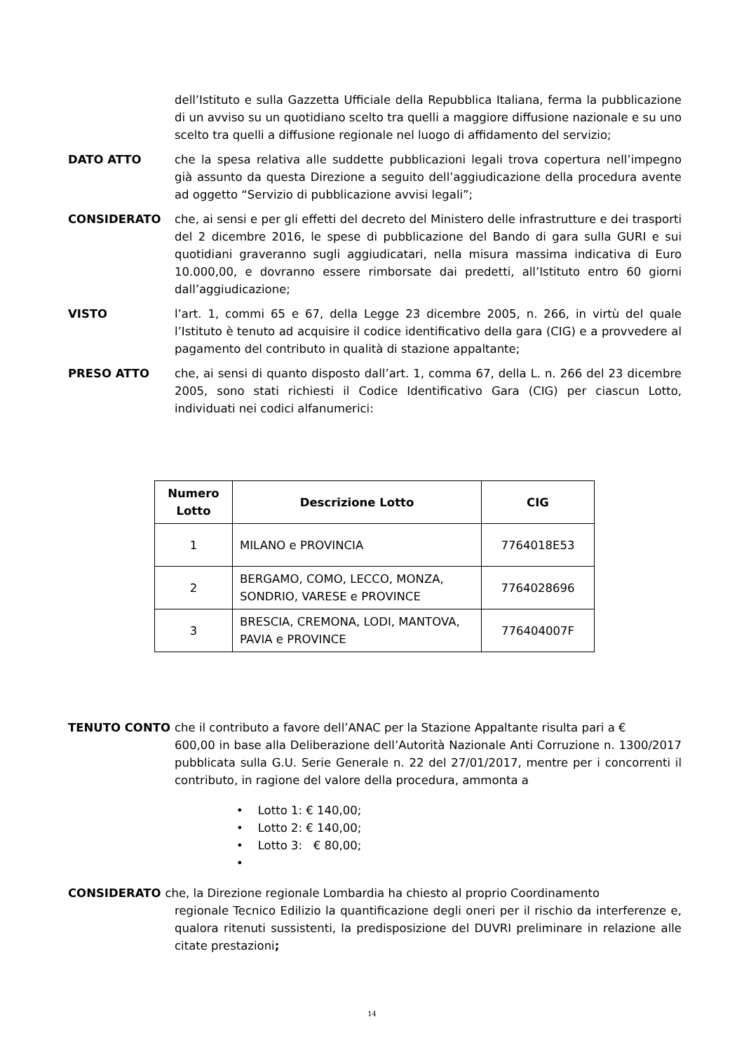dell’Istituto e sulla Gazzetta Ufficiale della Repubblica Italiana, ferma la pubblicazione di un avviso su un quotidiano scelto tra quelli a maggiore diffusione nazionale e su uno scelto tra quelli a diffusione regionale nel luogo di affidamento del servizio;
DATO ATTO che la spesa relativa alle suddette pubblicazioni legali trova copertura nell’impegno già assunto da questa Direzione a seguito dell’aggiudicazione della procedura avente ad oggetto “Servizio di pubblicazione avvisi legali”;
CONSIDERATO che, ai sensi e per gli effetti del decreto del Ministero delle infrastrutture e dei trasporti del 2 dicembre 2016, le spese di pubblicazione del Bando di gara sulla GURI e sui quotidiani graveranno sugli aggiudicatari, nella misura massima indicativa di Euro 10.000,00, e dovranno essere rimborsate dai predetti, all’Istituto entro 60 giorni dall’aggiudicazione;
VISTO l’art. 1, commi 65 e 67, della Legge 23 dicembre 2005, n. 266, in virtù del quale l’Istituto è tenuto ad acquisire il codice identificativo della gara (CIG) e a provvedere al pagamento del contributo in qualità di stazione appaltante;
PRESO ATTO che, ai sensi di quanto disposto dall’art. 1, comma 67, della L. n. 266 del 23 dicembre 2005, sono stati richiesti il Codice Identificativo Gara (CIG) per ciascun Lotto, individuati nei codici alfanumerici:
| Numero Lotto | Descrizione Lotto | CIG |
| --- | --- | --- |
| 1 | MILANO e PROVINCIA | 7764018E53 |
| 2 | BERGAMO, COMO, LECCO, MONZA, SONDRIO, VARESE e PROVINCE | 7764028696 |
| 3 | BRESCIA, CREMONA, LODI, MANTOVA, PAVIA e PROVINCE | 776404007F |
TENUTO CONTO che il contributo a favore dell’ANAC per la Stazione Appaltante risulta pari a €
600,00 in base alla Deliberazione dell’Autorità Nazionale Anti Corruzione n. 1300/2017 pubblicata sulla G.U. Serie Generale n. 22 del 27/01/2017, mentre per i concorrenti il contributo, in ragione del valore della procedura, ammonta a
• Lotto 1: € 140,00;
• Lotto 2: € 140,00;
• Lotto 3: € 80,00;
•
CONSIDERATO che, la Direzione regionale Lombardia ha chiesto al proprio Coordinamento
regionale Tecnico Edilizio la quantificazione degli oneri per il rischio da interferenze e, qualora ritenuti sussistenti, la predisposizione del DUVRI preliminare in relazione alle citate prestazioni;
14